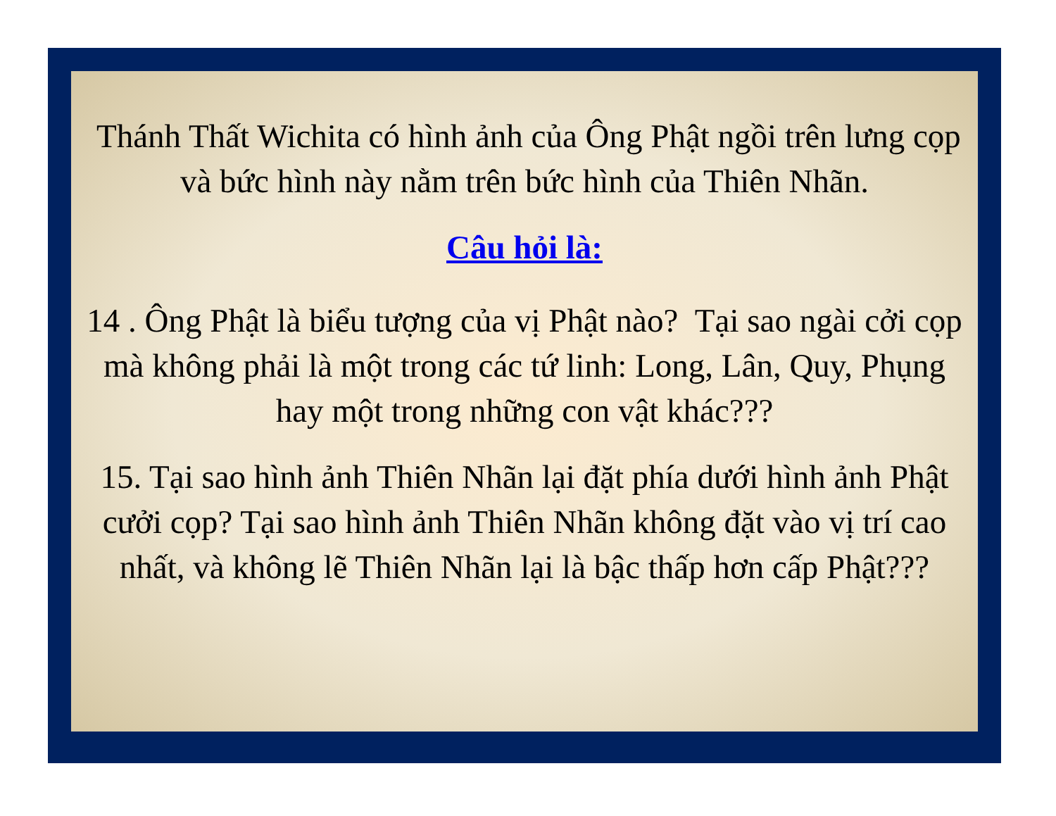Thánh Thất Wichita có hình ảnh của Ông Phật ngồi trên lưng cọp và bức hình này nằm trên bức hình của Thiên Nhãn.
Câu hỏi là:
14 . Ông Phật là biểu tượng của vị Phật nào? Tại sao ngài cởi cọp mà không phải là một trong các tứ linh: Long, Lân, Quy, Phụng hay một trong những con vật khác???
15. Tại sao hình ảnh Thiên Nhãn lại đặt phía dưới hình ảnh Phật cưởi cọp? Tại sao hình ảnh Thiên Nhãn không đặt vào vị trí cao nhất, và không lẽ Thiên Nhãn lại là bậc thấp hơn cấp Phật???